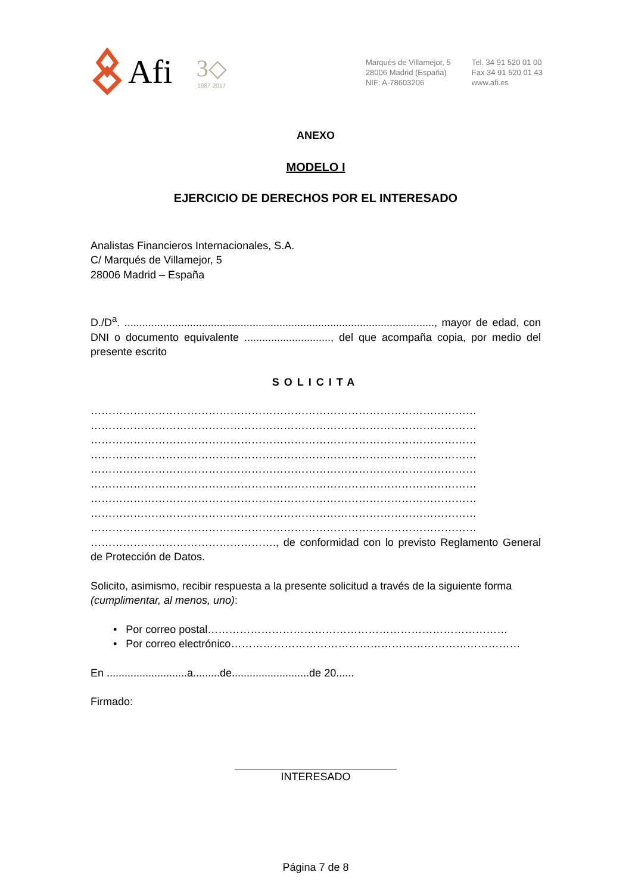Afi
3◇
1987-2017
Marqués de Villamejor, 5
28006 Madrid (España)
NIF: A-78603206
Tel. 34 91 520 01 00
Fax 34 91 520 01 43
www.afi.es
ANEXO
MODELO I
EJERCICIO DE DERECHOS POR EL INTERESADO
Analistas Financieros Internacionales, S.A.
C/ Marqués de Villamejor, 5
28006 Madrid – España
D./D<sup>a</sup>. ........................................................................................................, mayor de edad, con DNI o documento equivalente ............................., del que acompaña copia, por medio del presente escrito
SOLICITA
………………………………………………………………………………………………
………………………………………………………………………………………………
………………………………………………………………………………………………
………………………………………………………………………………………………
………………………………………………………………………………………………
………………………………………………………………………………………………
………………………………………………………………………………………………
………………………………………………………………………………………………
………………………………………………………………………………………………
……………………………………………., de conformidad con lo previsto Reglamento General de Protección de Datos.
Solicito, asimismo, recibir respuesta a la presente solicitud a través de la siguiente forma (cumplimentar, al menos, uno):
• Por correo postal…………………………………………………………………………
• Por correo electrónico………………………………………………………………………
En ...........................a.........de..........................de 20......
Firmado:
INTERESADO
Página 7 de 8